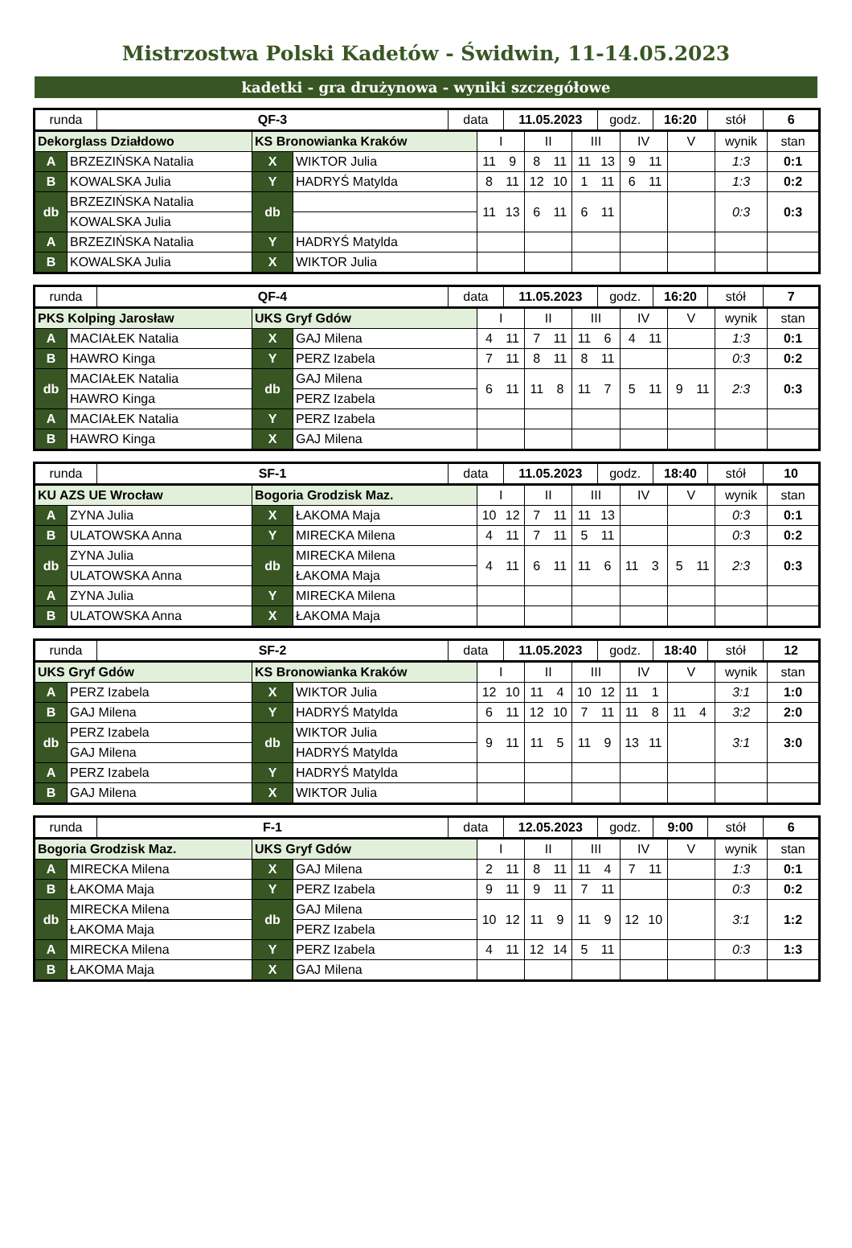Mistrzostwa Polski Kadetów - Świdwin, 11-14.05.2023
kadetki - gra drużynowa - wyniki szczegółowe
| runda | QF-3 | data | 11.05.2023 | godz. | 16:20 | stół | 6 |
| Dekorglass Działdowo | | KS Bronowianka Kraków | | I | | II | | III | | IV | | V | | wynik | stan |
| A | BRZEZIŃSKA Natalia | X | WIKTOR Julia | 11 | 9 | 8 | 11 | 11 | 13 | 9 | 11 | | | 1:3 | 0:1 |
| B | KOWALSKA Julia | Y | HADRYŚ Matylda | 8 | 11 | 12 | 10 | 1 | 11 | 6 | 11 | | | 1:3 | 0:2 |
| db | BRZEZIŃSKA Natalia | db | | 11 | 13 | 6 | 11 | 6 | 11 | | | | | 0:3 | 0:3 |
| | KOWALSKA Julia | | | | | | | | | | | | | | |
| A | BRZEZIŃSKA Natalia | Y | HADRYŚ Matylda | | | | | | | | | | | | |
| B | KOWALSKA Julia | X | WIKTOR Julia | | | | | | | | | | | | |
| runda | QF-4 | data | 11.05.2023 | godz. | 16:20 | stół | 7 |
| PKS Kolping Jarosław | | UKS Gryf Gdów | | I | | II | | III | | IV | | V | | wynik | stan |
| A | MACIAŁEK Natalia | X | GAJ Milena | 4 | 11 | 7 | 11 | 11 | 6 | 4 | 11 | | | 1:3 | 0:1 |
| B | HAWRO Kinga | Y | PERZ Izabela | 7 | 11 | 8 | 11 | 8 | 11 | | | | | 0:3 | 0:2 |
| db | MACIAŁEK Natalia | db | GAJ Milena | 6 | 11 | 11 | 8 | 11 | 7 | 5 | 11 | 9 | 11 | 2:3 | 0:3 |
| | HAWRO Kinga | | PERZ Izabela | | | | | | | | | | | | |
| A | MACIAŁEK Natalia | Y | PERZ Izabela | | | | | | | | | | | | |
| B | HAWRO Kinga | X | GAJ Milena | | | | | | | | | | | | |
| runda | SF-1 | data | 11.05.2023 | godz. | 18:40 | stół | 10 |
| KU AZS UE Wrocław | | Bogoria Grodzisk Maz. | | I | | II | | III | | IV | | V | | wynik | stan |
| A | ZYNA Julia | X | ŁAKOMA Maja | 10 | 12 | 7 | 11 | 11 | 13 | | | | | 0:3 | 0:1 |
| B | ULATOWSKA Anna | Y | MIRECKA Milena | 4 | 11 | 7 | 11 | 5 | 11 | | | | | 0:3 | 0:2 |
| db | ZYNA Julia | db | MIRECKA Milena | 4 | 11 | 6 | 11 | 11 | 6 | 11 | 3 | 5 | 11 | 2:3 | 0:3 |
| | ULATOWSKA Anna | | ŁAKOMA Maja | | | | | | | | | | | | |
| A | ZYNA Julia | Y | MIRECKA Milena | | | | | | | | | | | | |
| B | ULATOWSKA Anna | X | ŁAKOMA Maja | | | | | | | | | | | | |
| runda | SF-2 | data | 11.05.2023 | godz. | 18:40 | stół | 12 |
| UKS Gryf Gdów | | KS Bronowianka Kraków | | I | | II | | III | | IV | | V | | wynik | stan |
| A | PERZ Izabela | X | WIKTOR Julia | 12 | 10 | 11 | 4 | 10 | 12 | 11 | 1 | | | 3:1 | 1:0 |
| B | GAJ Milena | Y | HADRYŚ Matylda | 6 | 11 | 12 | 10 | 7 | 11 | 11 | 8 | 11 | 4 | 3:2 | 2:0 |
| db | PERZ Izabela | db | WIKTOR Julia | 9 | 11 | 11 | 5 | 11 | 9 | 13 | 11 | | | 3:1 | 3:0 |
| | GAJ Milena | | HADRYŚ Matylda | | | | | | | | | | | | |
| A | PERZ Izabela | Y | HADRYŚ Matylda | | | | | | | | | | | | |
| B | GAJ Milena | X | WIKTOR Julia | | | | | | | | | | | | |
| runda | F-1 | data | 12.05.2023 | godz. | 9:00 | stół | 6 |
| Bogoria Grodzisk Maz. | | UKS Gryf Gdów | | I | | II | | III | | IV | | V | | wynik | stan |
| A | MIRECKA Milena | X | GAJ Milena | 2 | 11 | 8 | 11 | 11 | 4 | 7 | 11 | | | 1:3 | 0:1 |
| B | ŁAKOMA Maja | Y | PERZ Izabela | 9 | 11 | 9 | 11 | 7 | 11 | | | | | 0:3 | 0:2 |
| db | MIRECKA Milena | db | GAJ Milena | 10 | 12 | 11 | 9 | 11 | 9 | 12 | 10 | | | 3:1 | 1:2 |
| | ŁAKOMA Maja | | PERZ Izabela | | | | | | | | | | | | |
| A | MIRECKA Milena | Y | PERZ Izabela | 4 | 11 | 12 | 14 | 5 | 11 | | | | | 0:3 | 1:3 |
| B | ŁAKOMA Maja | X | GAJ Milena | | | | | | | | | | | | |